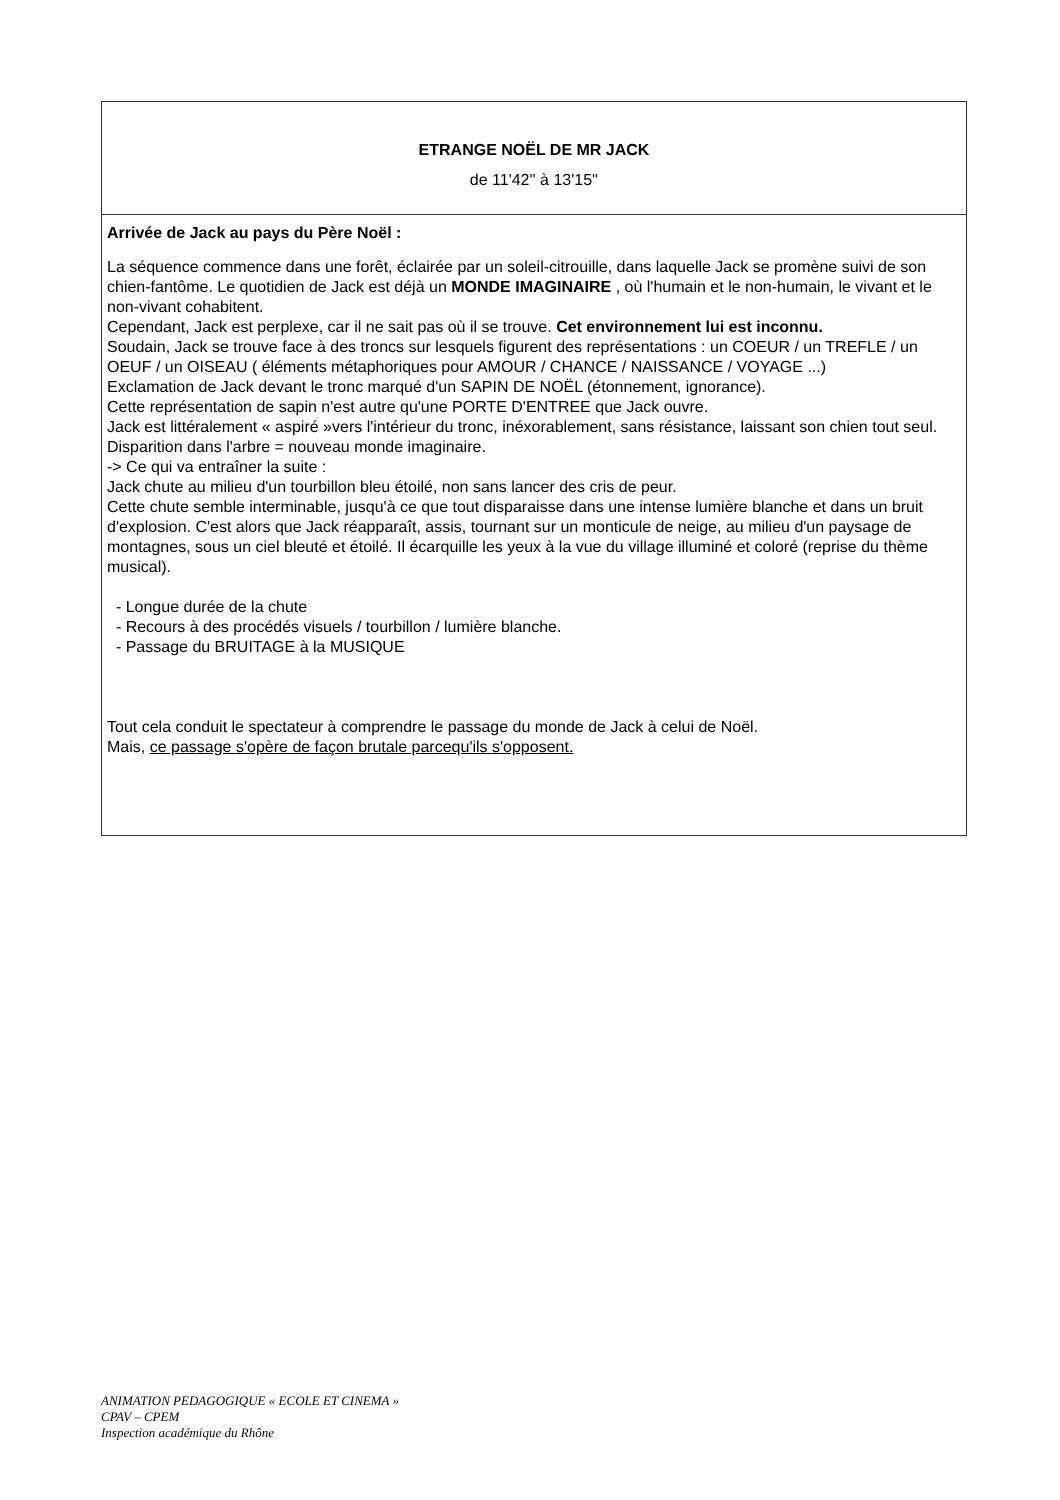| ETRANGE NOËL DE MR JACK de 11'42'' à 13'15'' |
| Arrivée de Jack au pays du Père Noël : La séquence commence dans une forêt, éclairée par un soleil-citrouille, dans laquelle Jack se promène suivi de son chien-fantôme. Le quotidien de Jack est déjà un MONDE IMAGINAIRE , où l'humain et le non-humain, le vivant et le non-vivant cohabitent. Cependant, Jack est perplexe, car il ne sait pas où il se trouve. Cet environnement lui est inconnu. Soudain, Jack se trouve face à des troncs sur lesquels figurent des représentations : un COEUR / un TREFLE / un OEUF / un OISEAU ( éléments métaphoriques pour AMOUR / CHANCE / NAISSANCE / VOYAGE ...) Exclamation de Jack devant le tronc marqué d'un SAPIN DE NOËL (étonnement, ignorance). Cette représentation de sapin n'est autre qu'une PORTE D'ENTREE que Jack ouvre. Jack est littéralement « aspiré »vers l'intérieur du tronc, inéxorablement, sans résistance, laissant son chien tout seul. Disparition dans l'arbre = nouveau monde imaginaire. -> Ce qui va entraîner la suite : Jack chute au milieu d'un tourbillon bleu étoilé, non sans lancer des cris de peur. Cette chute semble interminable, jusqu'à ce que tout disparaisse dans une intense lumière blanche et dans un bruit d'explosion. C'est alors que Jack réapparaît, assis, tournant sur un monticule de neige, au milieu d'un paysage de montagnes, sous un ciel bleuté et étoilé. Il écarquille les yeux à la vue du village illuminé et coloré (reprise du thème musical). - Longue durée de la chute - Recours à des procédés visuels / tourbillon / lumière blanche. - Passage du BRUITAGE à la MUSIQUE Tout cela conduit le spectateur à comprendre le passage du monde de Jack à celui de Noël. Mais, ce passage s'opère de façon brutale parcequ'ils s'opposent. |
ANIMATION PEDAGOGIQUE « ECOLE ET CINEMA »
CPAV – CPEM
Inspection académique du Rhône